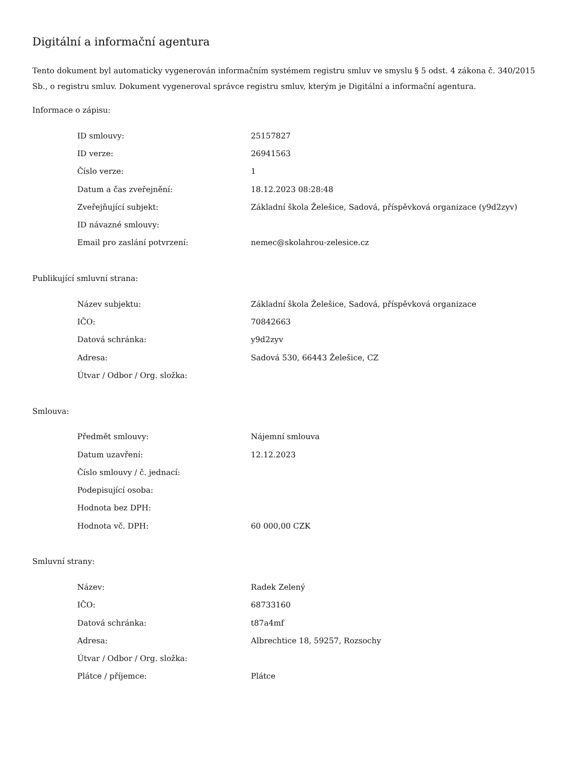Digitální a informační agentura
Tento dokument byl automaticky vygenerován informačním systémem registru smluv ve smyslu § 5 odst. 4 zákona č. 340/2015 Sb., o registru smluv. Dokument vygeneroval správce registru smluv, kterým je Digitální a informační agentura.
Informace o zápisu:
| ID smlouvy: | 25157827 |
| ID verze: | 26941563 |
| Číslo verze: | 1 |
| Datum a čas zveřejnění: | 18.12.2023 08:28:48 |
| Zveřejňující subjekt: | Základní škola Želešice, Sadová, příspěvková organizace (y9d2zyv) |
| ID návazné smlouvy: | |
| Email pro zaslání potvrzení: | nemec@skolahrou-zelesice.cz |
Publikující smluvní strana:
| Název subjektu: | Základní škola Želešice, Sadová, příspěvková organizace |
| IČO: | 70842663 |
| Datová schránka: | y9d2zyv |
| Adresa: | Sadová 530, 66443 Želešice, CZ |
| Útvar / Odbor / Org. složka: | |
Smlouva:
| Předmět smlouvy: | Nájemní smlouva |
| Datum uzavření: | 12.12.2023 |
| Číslo smlouvy / č. jednací: | |
| Podepisující osoba: | |
| Hodnota bez DPH: | |
| Hodnota vč. DPH: | 60 000,00 CZK |
Smluvní strany:
| Název: | Radek Zelený |
| IČO: | 68733160 |
| Datová schránka: | t87a4mf |
| Adresa: | Albrechtice 18, 59257, Rozsochy |
| Útvar / Odbor / Org. složka: | |
| Plátce / příjemce: | Plátce |